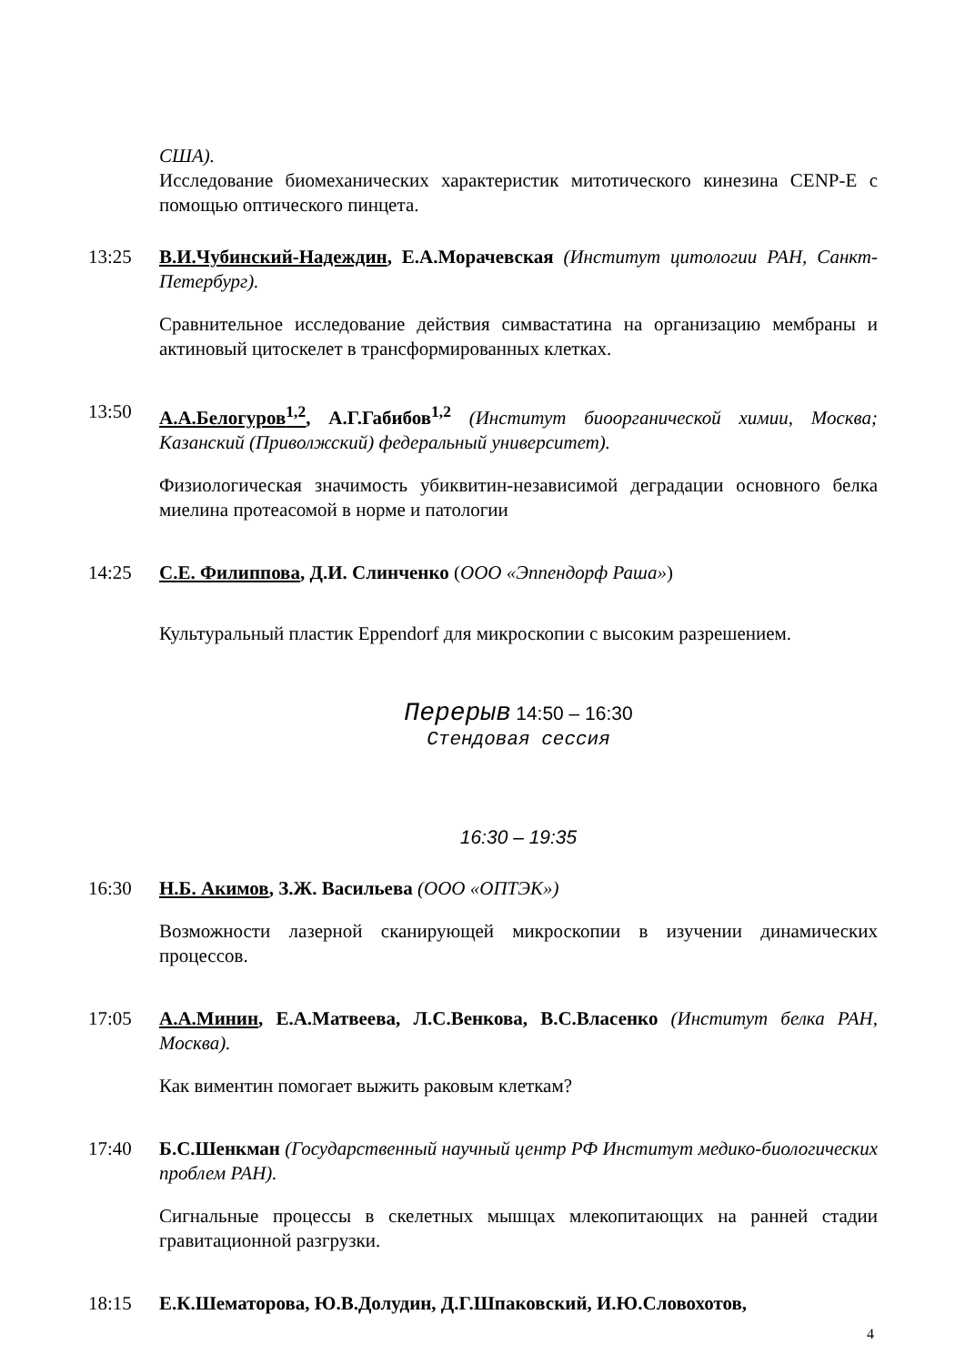США).
Исследование биомеханических характеристик митотического кинезина CENP-E с помощью оптического пинцета.
13:25 В.И.Чубинский-Надеждин, Е.А.Морачевская (Институт цитологии РАН, Санкт-Петербург).
Сравнительное исследование действия симвастатина на организацию мембраны и актиновый цитоскелет в трансформированных клетках.
13:50 А.А.Белогуров<sup>1,2</sup>, А.Г.Габибов<sup>1,2</sup> (Институт биоорганической химии, Москва; Казанский (Приволжский) федеральный университет).
Физиологическая значимость убиквитин-независимой деградации основного белка миелина протеасомой в норме и патологии
14:25 С.Е. Филиппова, Д.И. Слинченко (ООО «Эппендорф Раша»)
Культуральный пластик Eppendorf для микроскопии с высоким разрешением.
Перерыв 14:50 – 16:30
Стендовая сессия
16:30 – 19:35
16:30 Н.Б. Акимов, З.Ж. Васильева (ООО «ОПТЭК»)
Возможности лазерной сканирующей микроскопии в изучении динамических процессов.
17:05 А.А.Минин, Е.А.Матвеева, Л.С.Венкова, В.С.Власенко (Институт белка РАН, Москва).
Как виментин помогает выжить раковым клеткам?
17:40 Б.С.Шенкман (Государственный научный центр РФ Институт медико-биологических проблем РАН).
Сигнальные процессы в скелетных мышцах млекопитающих на ранней стадии гравитационной разгрузки.
18:15 Е.К.Шематорова, Ю.В.Долудин, Д.Г.Шпаковский, И.Ю.Словохотов,
4